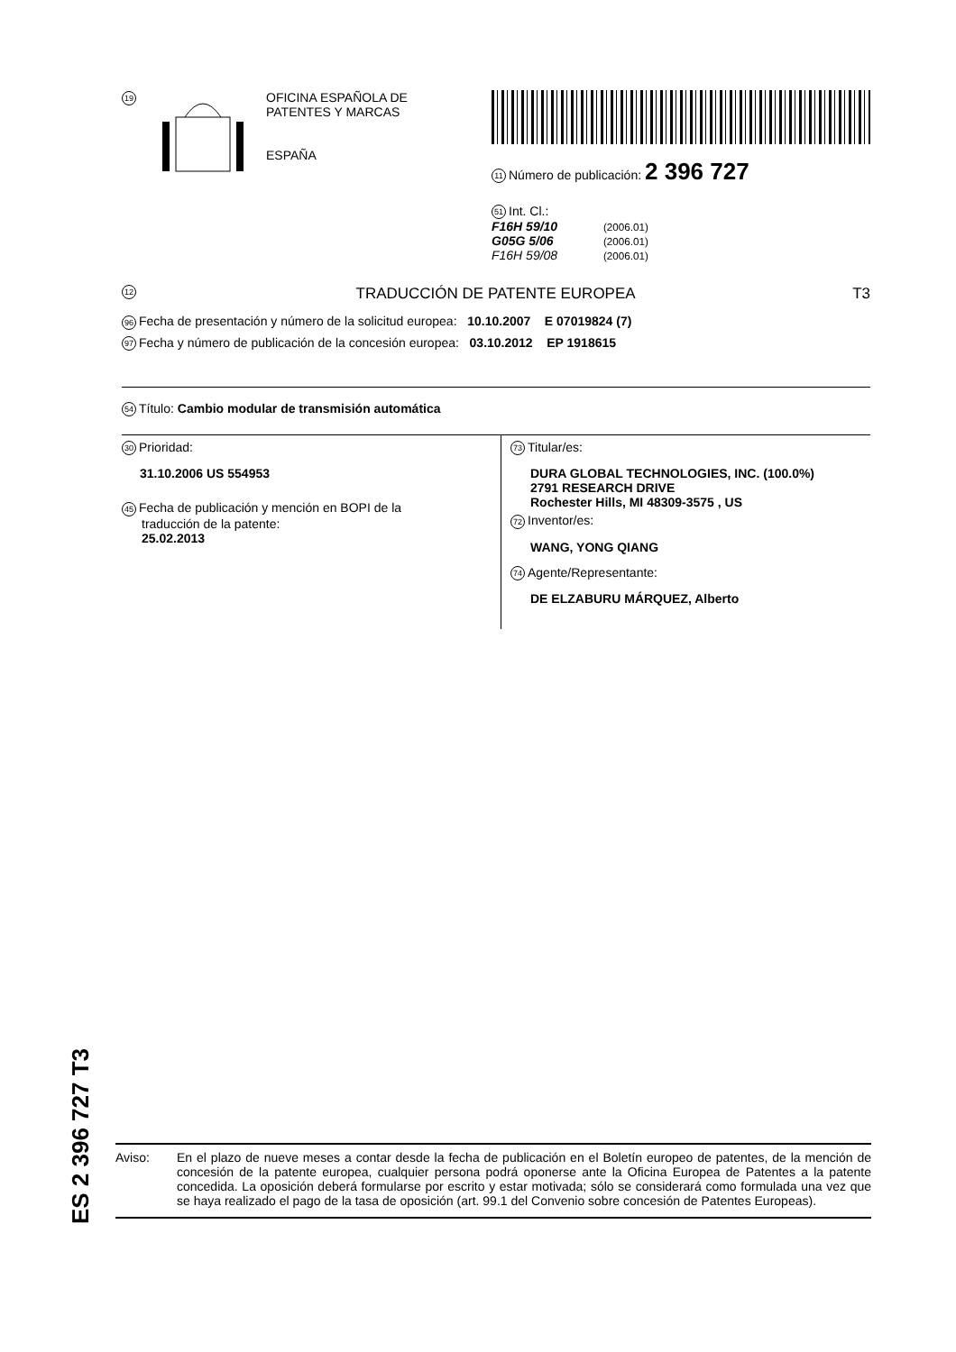19
OFICINA ESPAÑOLA DE
PATENTES Y MARCAS
ESPAÑA
11 Número de publicación: 2 396 727
51 Int. Cl.:
F16H 59/10 (2006.01)
G05G 5/06 (2006.01)
F16H 59/08 (2006.01)
12 TRADUCCIÓN DE PATENTE EUROPEA T3
96 Fecha de presentación y número de la solicitud europea: 10.10.2007 E 07019824 (7)
97 Fecha y número de publicación de la concesión europea: 03.10.2012 EP 1918615
54 Título: Cambio modular de transmisión automática
30 Prioridad:
31.10.2006 US 554953
45 Fecha de publicación y mención en BOPI de la
traducción de la patente:
25.02.2013
73 Titular/es:
DURA GLOBAL TECHNOLOGIES, INC. (100.0%)
2791 RESEARCH DRIVE
Rochester Hills, MI 48309-3575 , US
72 Inventor/es:
WANG, YONG QIANG
74 Agente/Representante:
DE ELZABURU MÁRQUEZ, Alberto
ES 2 396 727 T3
Aviso: En el plazo de nueve meses a contar desde la fecha de publicación en el Boletín europeo de patentes, de la mención de concesión de la patente europea, cualquier persona podrá oponerse ante la Oficina Europea de Patentes a la patente concedida. La oposición deberá formularse por escrito y estar motivada; sólo se considerará como formulada una vez que se haya realizado el pago de la tasa de oposición (art. 99.1 del Convenio sobre concesión de Patentes Europeas).